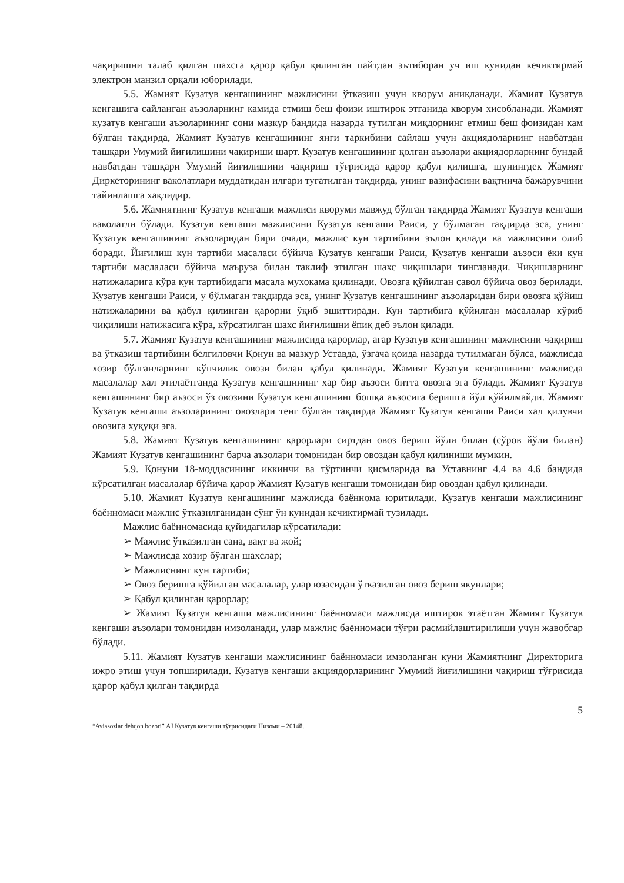чақиришни талаб қилган шахсга қарор қабул қилинган пайтдан эътиборан уч иш кунидан кечиктирмай электрон манзил орқали юборилади.
5.5. Жамият Кузатув кенгашининг мажлисини ўтказиш учун кворум аниқланади. Жамият Кузатув кенгашига сайланган аъзоларнинг камида етмиш беш фоизи иштирок этганида кворум хисобланади. Жамият кузатув кенгаши аъзоларининг сони мазкур бандида назарда тутилган миқдорнинг етмиш беш фоизидан кам бўлган тақдирда, Жамият Кузатув кенгашининг янги таркибини сайлаш учун акциядоларнинг навбатдан ташқари Умумий йиғилишини чақириши шарт. Кузатув кенгашининг қолган аъзолари акциядорларнинг бундай навбатдан ташқари Умумий йиғилишини чақириш тўғрисида қарор қабул қилишга, шунингдек Жамият Диркеторининг ваколатлари муддатидан илгари тугатилган тақдирда, унинг вазифасини вақтинча бажарувчини тайинлашга хақлидир.
5.6. Жамиятнинг Кузатув кенгаши мажлиси кворуми мавжуд бўлган тақдирда Жамият Кузатув кенгаши ваколатли бўлади. Кузатув кенгаши мажлисини Кузатув кенгаши Раиси, у бўлмаган тақдирда эса, унинг Кузатув кенгашининг аъзоларидан бири очади, мажлис кун тартибини эълон қилади ва мажлисини олиб боради. Йиғилиш кун тартиби масаласи бўйича Кузатув кенгаши Раиси, Кузатув кенгаши аъзоси ёки кун тартиби маслаласи бўйича маъруза билан таклиф этилган шахс чиқишлари тингланади. Чиқишларнинг натижаларига кўра кун тартибидаги масала мухокама қилинади. Овозга қўйилган савол бўйича овоз берилади. Кузатув кенгаши Раиси, у бўлмаган тақдирда эса, унинг Кузатув кенгашининг аъзоларидан бири овозга қўйиш натижаларини ва қабул қилинган қарорни ўқиб эшиттиради. Кун тартибига қўйилган масалалар кўриб чиқилиши натижасига кўра, кўрсатилган шахс йиғилишни ёпиқ деб эълон қилади.
5.7. Жамият Кузатув кенгашининг мажлисида қарорлар, агар Кузатув кенгашининг мажлисини чақириш ва ўтказиш тартибини белгиловчи Қонун ва мазкур Уставда, ўзгача қоида назарда тутилмаган бўлса, мажлисда хозир бўлганларнинг кўпчилик овози билан қабул қилинади. Жамият Кузатув кенгашининг мажлисда масалалар хал этилаётганда Кузатув кенгашининг хар бир аъзоси битта овозга эга бўлади. Жамият Кузатув кенгашининг бир аъзоси ўз овозини Кузатув кенгашининг бошқа аъзосига беришга йўл қўйилмайди. Жамият Кузатув кенгаши аъзоларининг овозлари тенг бўлган тақдирда Жамият Кузатув кенгаши Раиси хал қилувчи овозига хуқуқи эга.
5.8. Жамият Кузатув кенгашининг қарорлари сиртдан овоз бериш йўли билан (сўров йўли билан) Жамият Кузатув кенгашининг барча аъзолари томонидан бир овоздан қабул қилиниши мумкин.
5.9. Қонуни 18-моддасининг иккинчи ва тўртинчи қисмларида ва Уставнинг 4.4 ва 4.6 бандида кўрсатилган масалалар бўйича қарор Жамият Кузатув кенгаши томонидан бир овоздан қабул қилинади.
5.10. Жамият Кузатув кенгашининг мажлисда баённома юритилади. Кузатув кенгаши мажлисининг баённомаси мажлис ўтказилганидан сўнг ўн кунидан кечиктирмай тузилади.
Мажлис баённомасида қуйидагилар кўрсатилади:
➢ Мажлис ўтказилган сана, вақт ва жой;
➢ Мажлисда хозир бўлган шахслар;
➢ Мажлиснинг кун тартиби;
➢ Овоз беришга қўйилган масалалар, улар юзасидан ўтказилган овоз бериш якунлари;
➢ Қабул қилинган қарорлар;
➢ Жамият Кузатув кенгаши мажлисининг баённомаси мажлисда иштирок этаётган Жамият Кузатув кенгаши аъзолари томонидан имзоланади, улар мажлис баённомаси тўғри расмийлаштирилиши учун жавобгар бўлади.
5.11. Жамият Кузатув кенгаши мажлисининг баённомаси имзоланган куни Жамиятнинг Директорига ижро этиш учун топширилади. Кузатув кенгаши акциядорларининг Умумий йиғилишини чақириш тўғрисида қарор қабул қилган тақдирда
5
“Aviasozlar dehqon bozori” АЈ Кузатув кенгаши тўғрисидаги Низоми – 2014й.